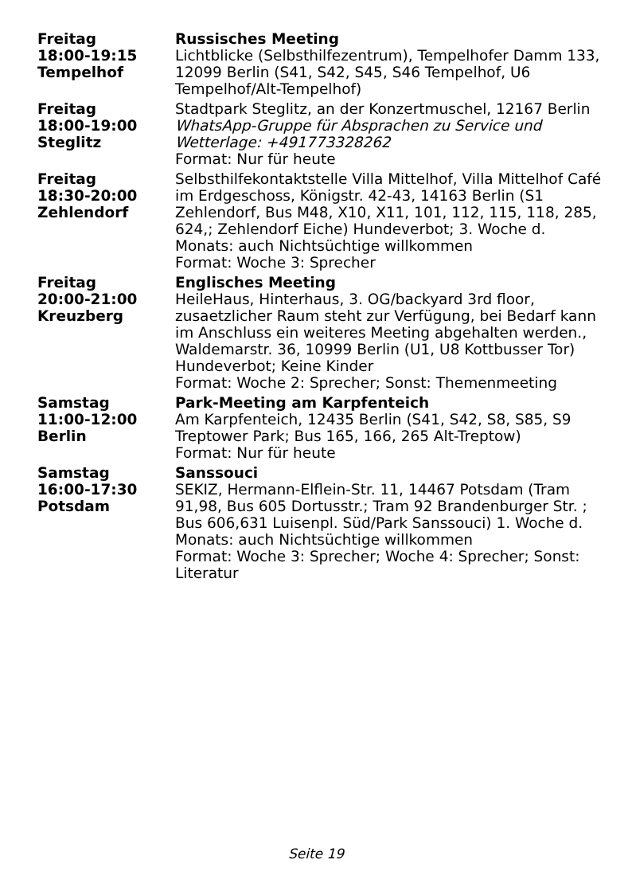| Freitag 18:00-19:15 Tempelhof | Russisches Meeting Lichtblicke (Selbsthilfezentrum), Tempelhofer Damm 133, 12099 Berlin (S41, S42, S45, S46 Tempelhof, U6 Tempelhof/Alt-Tempelhof) |
| Freitag 18:00-19:00 Steglitz | Stadtpark Steglitz, an der Konzertmuschel, 12167 Berlin WhatsApp-Gruppe für Absprachen zu Service und Wetterlage: +491773328262 Format: Nur für heute |
| Freitag 18:30-20:00 Zehlendorf | Selbsthilfekontaktstelle Villa Mittelhof, Villa Mittelhof Café im Erdgeschoss, Königstr. 42-43, 14163 Berlin (S1 Zehlendorf, Bus M48, X10, X11, 101, 112, 115, 118, 285, 624,; Zehlendorf Eiche) Hundeverbot; 3. Woche d. Monats: auch Nichtsüchtige willkommen Format: Woche 3: Sprecher |
| Freitag 20:00-21:00 Kreuzberg | Englisches Meeting HeileHaus, Hinterhaus, 3. OG/backyard 3rd floor, zusaetzlicher Raum steht zur Verfügung, bei Bedarf kann im Anschluss ein weiteres Meeting abgehalten werden., Waldemarstr. 36, 10999 Berlin (U1, U8 Kottbusser Tor) Hundeverbot; Keine Kinder Format: Woche 2: Sprecher; Sonst: Themenmeeting |
| Samstag 11:00-12:00 Berlin | Park-Meeting am Karpfenteich Am Karpfenteich, 12435 Berlin (S41, S42, S8, S85, S9 Treptower Park; Bus 165, 166, 265 Alt-Treptow) Format: Nur für heute |
| Samstag 16:00-17:30 Potsdam | Sanssouci SEKIZ, Hermann-Elflein-Str. 11, 14467 Potsdam (Tram 91,98, Bus 605 Dortusstr.; Tram 92 Brandenburger Str. ; Bus 606,631 Luisenpl. Süd/Park Sanssouci) 1. Woche d. Monats: auch Nichtsüchtige willkommen Format: Woche 3: Sprecher; Woche 4: Sprecher; Sonst: Literatur |
Seite 19